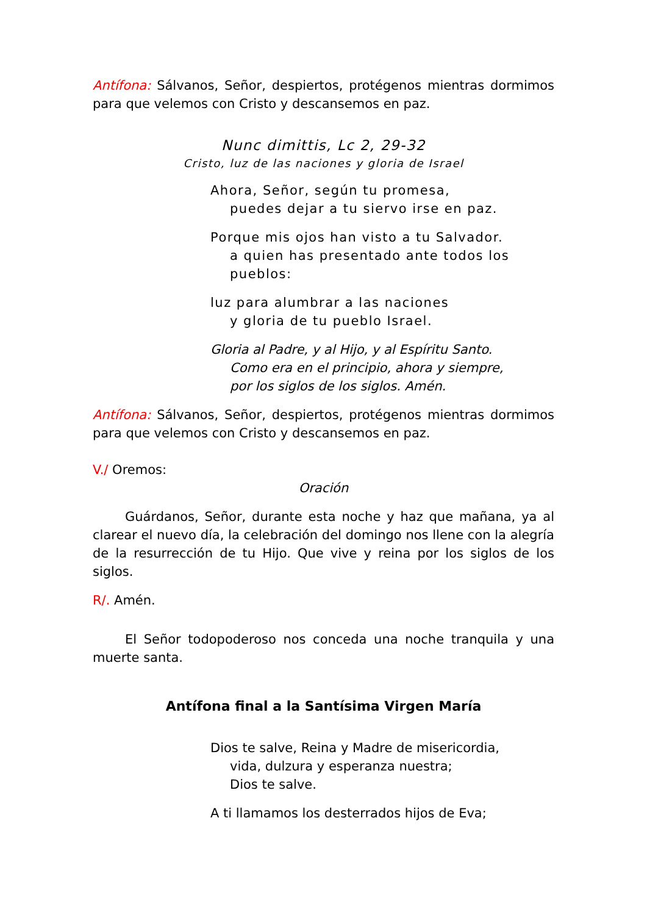Antífona: Sálvanos, Señor, despiertos, protégenos mientras dormimos para que velemos con Cristo y descansemos en paz.
Nunc dimittis, Lc 2, 29-32
Cristo, luz de las naciones y gloria de Israel
Ahora, Señor, según tu promesa,
puedes dejar a tu siervo irse en paz.
Porque mis ojos han visto a tu Salvador.
a quien has presentado ante todos los pueblos:
luz para alumbrar a las naciones
y gloria de tu pueblo Israel.
Gloria al Padre, y al Hijo, y al Espíritu Santo.
Como era en el principio, ahora y siempre,
por los siglos de los siglos. Amén.
Antífona: Sálvanos, Señor, despiertos, protégenos mientras dormimos para que velemos con Cristo y descansemos en paz.
V./ Oremos:
Oración
Guárdanos, Señor, durante esta noche y haz que mañana, ya al clarear el nuevo día, la celebración del domingo nos llene con la alegría de la resurrección de tu Hijo. Que vive y reina por los siglos de los siglos.
R/. Amén.
El Señor todopoderoso nos conceda una noche tranquila y una muerte santa.
Antífona final a la Santísima Virgen María
Dios te salve, Reina y Madre de misericordia,
vida, dulzura y esperanza nuestra;
Dios te salve.
A ti llamamos los desterrados hijos de Eva;